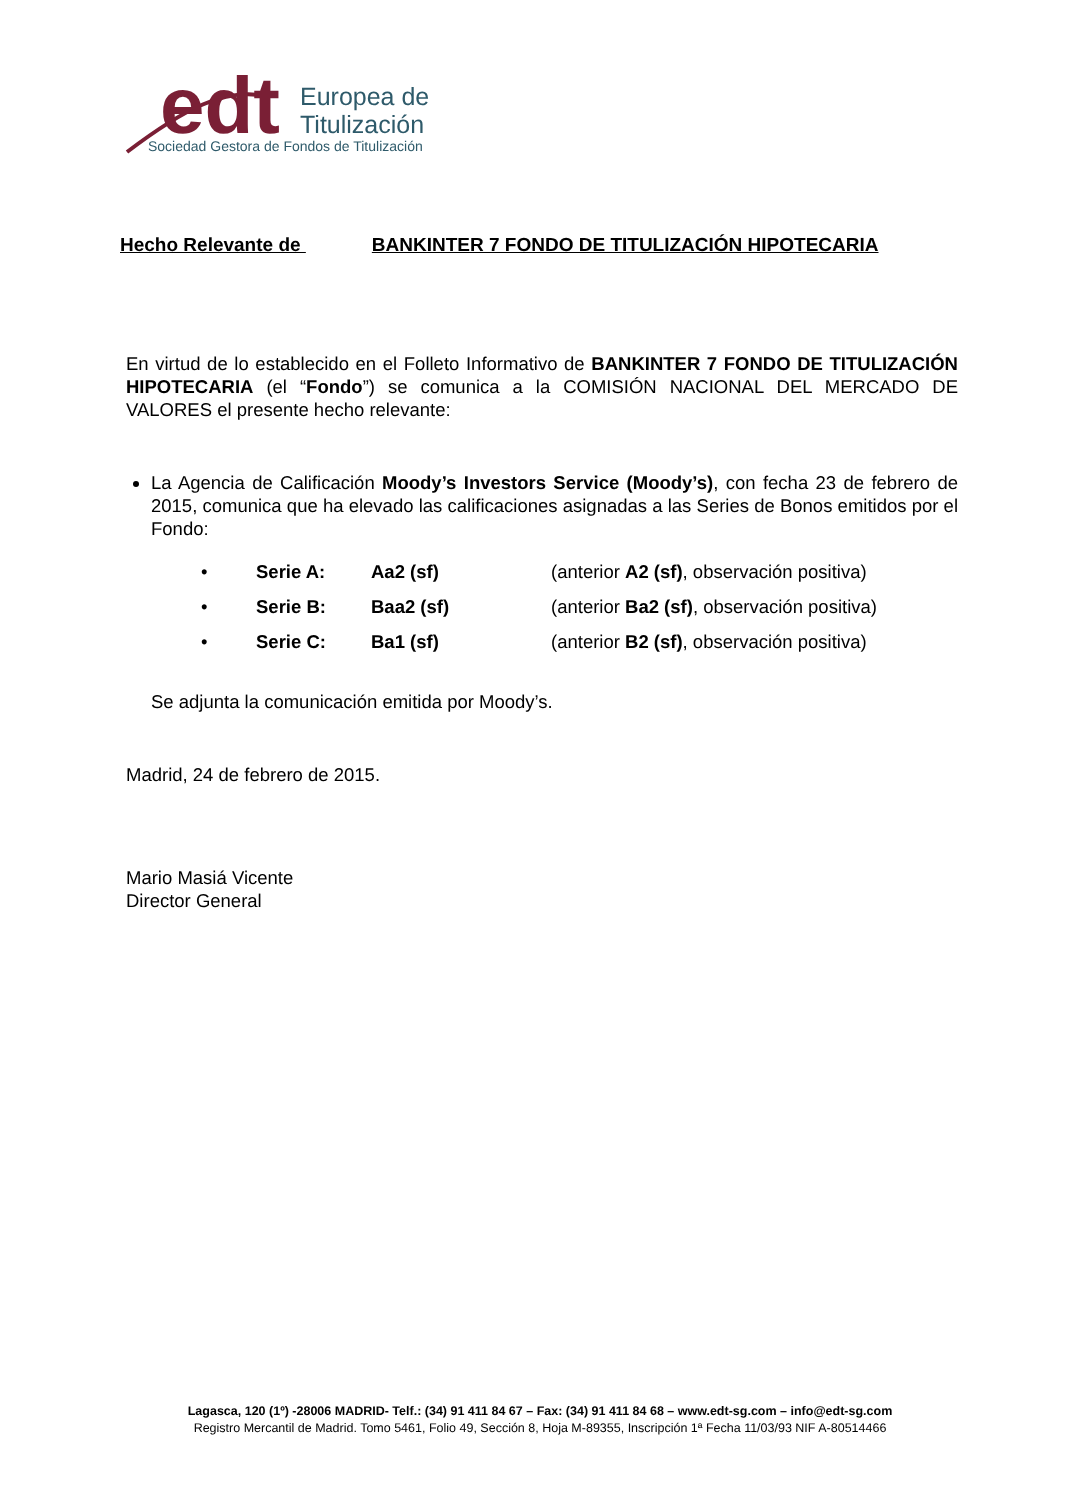edt
Europea de
Titulización
Sociedad Gestora de Fondos de Titulización
Hecho Relevante de BANKINTER 7 FONDO DE TITULIZACIÓN HIPOTECARIA
En virtud de lo establecido en el Folleto Informativo de BANKINTER 7 FONDO DE TITULIZACIÓN HIPOTECARIA (el “Fondo”) se comunica a la COMISIÓN NACIONAL DEL MERCADO DE VALORES el presente hecho relevante:
La Agencia de Calificación Moody’s Investors Service (Moody’s), con fecha 23 de febrero de 2015, comunica que ha elevado las calificaciones asignadas a las Series de Bonos emitidos por el Fondo:
• Serie A: Aa2 (sf) (anterior A2 (sf), observación positiva)
• Serie B: Baa2 (sf) (anterior Ba2 (sf), observación positiva)
• Serie C: Ba1 (sf) (anterior B2 (sf), observación positiva)
Se adjunta la comunicación emitida por Moody’s.
Madrid, 24 de febrero de 2015.
Mario Masiá Vicente
Director General
Lagasca, 120 (1º) -28006 MADRID- Telf.: (34) 91 411 84 67 – Fax: (34) 91 411 84 68 – www.edt-sg.com – info@edt-sg.com
Registro Mercantil de Madrid. Tomo 5461, Folio 49, Sección 8, Hoja M-89355, Inscripción 1ª Fecha 11/03/93 NIF A-80514466